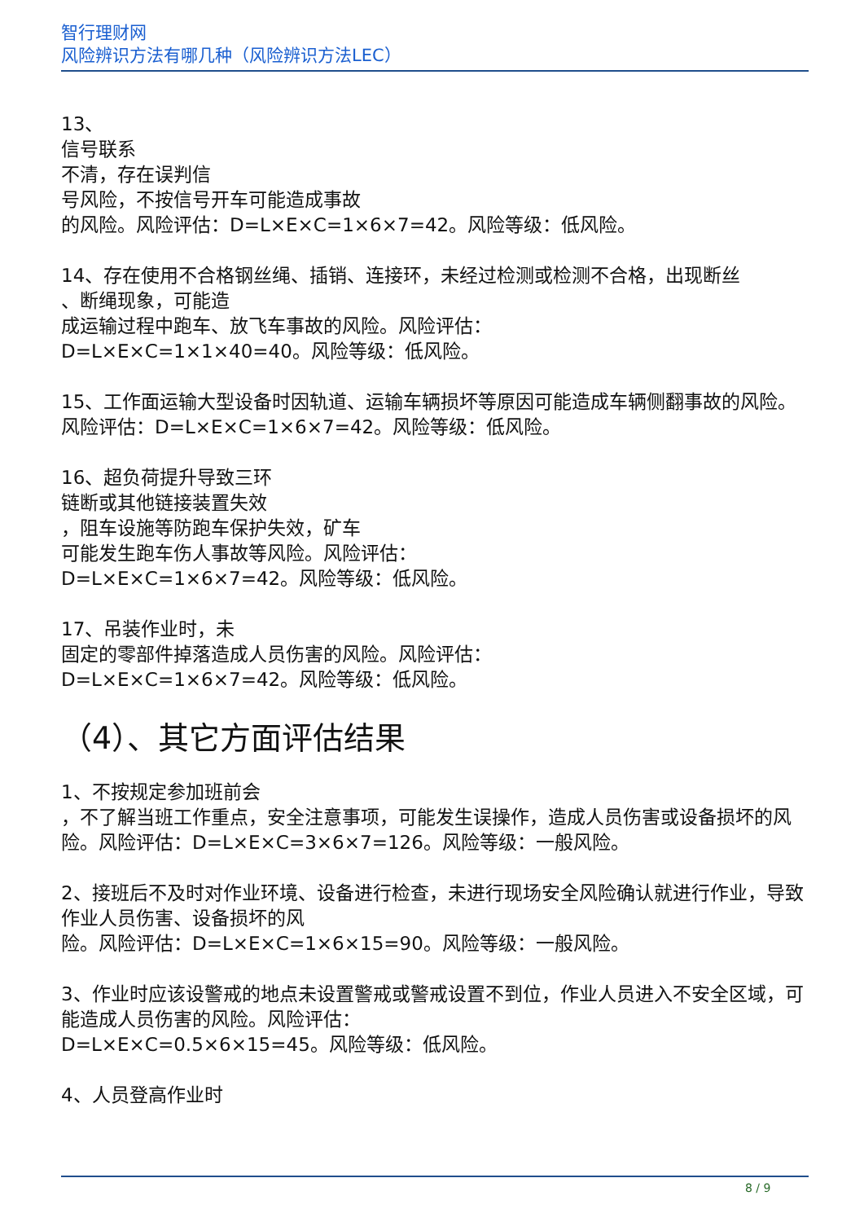智行理财网
风险辨识方法有哪几种（风险辨识方法LEC）
13、
信号联系
不清，存在误判信
号风险，不按信号开车可能造成事故
的风险。风险评估：D=L×E×C=1×6×7=42。风险等级：低风险。
14、存在使用不合格钢丝绳、插销、连接环，未经过检测或检测不合格，出现断丝
、断绳现象，可能造
成运输过程中跑车、放飞车事故的风险。风险评估：
D=L×E×C=1×1×40=40。风险等级：低风险。
15、工作面运输大型设备时因轨道、运输车辆损坏等原因可能造成车辆侧翻事故的风险。风险评估：D=L×E×C=1×6×7=42。风险等级：低风险。
16、超负荷提升导致三环
链断或其他链接装置失效
，阻车设施等防跑车保护失效，矿车
可能发生跑车伤人事故等风险。风险评估：
D=L×E×C=1×6×7=42。风险等级：低风险。
17、吊装作业时，未
固定的零部件掉落造成人员伤害的风险。风险评估：
D=L×E×C=1×6×7=42。风险等级：低风险。
（4）、其它方面评估结果
1、不按规定参加班前会
，不了解当班工作重点，安全注意事项，可能发生误操作，造成人员伤害或设备损坏的风险。风险评估：D=L×E×C=3×6×7=126。风险等级：一般风险。
2、接班后不及时对作业环境、设备进行检查，未进行现场安全风险确认就进行作业，导致作业人员伤害、设备损坏的风
险。风险评估：D=L×E×C=1×6×15=90。风险等级：一般风险。
3、作业时应该设警戒的地点未设置警戒或警戒设置不到位，作业人员进入不安全区域，可能造成人员伤害的风险。风险评估：
D=L×E×C=0.5×6×15=45。风险等级：低风险。
4、人员登高作业时
8 / 9